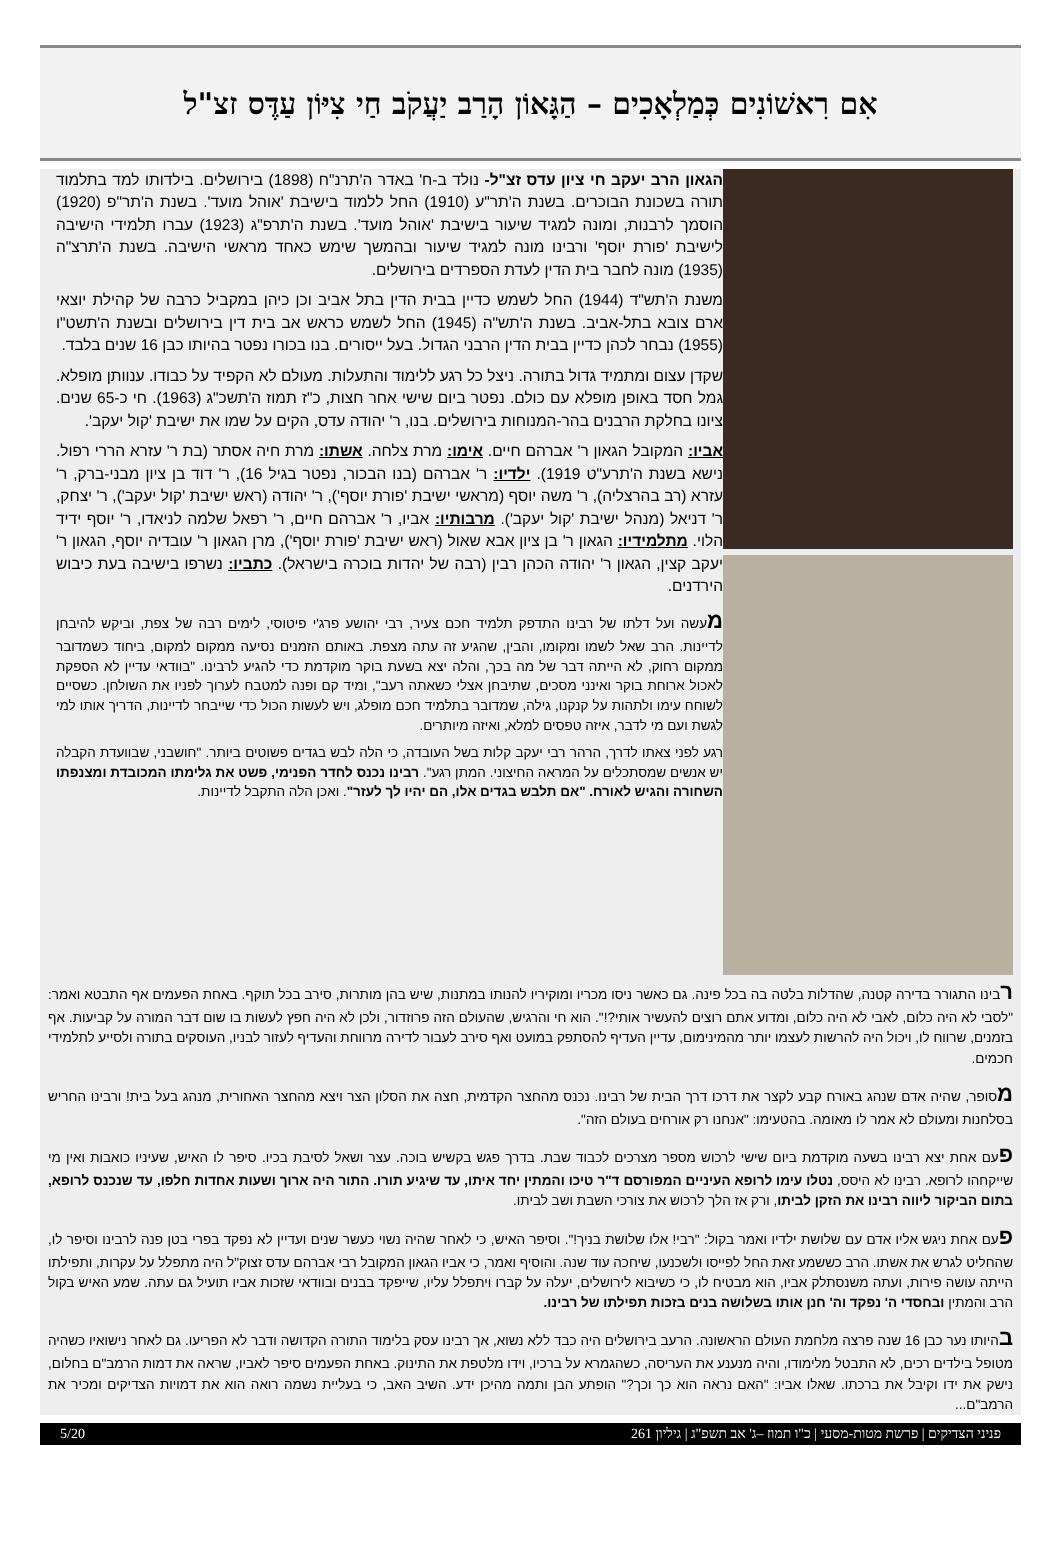אִם רִאשׁוֹנִים כְּמַלְאָכִים – הַגָּאוֹן הָרַב יַעֲקֹב חַי צִיּוֹן עַדֶּס זצ"ל
הגאון הרב יעקב חי ציון עדס זצ"ל- נולד ב-ח' באדר ה'תרנ"ח (1898) בירושלים. בילדותו למד בתלמוד תורה בשכונת הבוכרים. בשנת ה'תר"ע (1910) החל ללמוד בישיבת 'אוהל מועד'. בשנת ה'תר"פ (1920) הוסמך לרבנות, ומונה למגיד שיעור בישיבת 'אוהל מועד'. בשנת ה'תרפ"ג (1923) עברו תלמידי הישיבה לישיבת 'פורת יוסף' ורבינו מונה למגיד שיעור ובהמשך שימש כאחד מראשי הישיבה. בשנת ה'תרצ"ה (1935) מונה לחבר בית הדין לעדת הספרדים בירושלים.
משנת ה'תש"ד (1944) החל לשמש כדיין בבית הדין בתל אביב וכן כיהן במקביל כרבה של קהילת יוצאי ארם צובא בתל-אביב. בשנת ה'תש"ה (1945) החל לשמש כראש אב בית דין בירושלים ובשנת ה'תשט"ו (1955) נבחר לכהן כדיין בבית הדין הרבני הגדול. בעל ייסורים. בנו בכורו נפטר בהיותו כבן 16 שנים בלבד.
שקדן עצום ומתמיד גדול בתורה. ניצל כל רגע ללימוד והתעלות. מעולם לא הקפיד על כבודו. ענוותן מופלא. גמל חסד באופן מופלא עם כולם. נפטר ביום שישי אחר חצות, כ"ז תמוז ה'תשכ"ג (1963). חי כ-65 שנים. ציונו בחלקת הרבנים בהר-המנוחות בירושלים. בנו, ר' יהודה עדס, הקים על שמו את ישיבת 'קול יעקב'.
אביו: המקובל הגאון ר' אברהם חיים. אימו: מרת צלחה. אשתו: מרת חיה אסתר (בת ר' עזרא הררי רפול. נישא בשנת ה'תרע"ט 1919). ילדיו: ר' אברהם (בנו הבכור, נפטר בגיל 16), ר' דוד בן ציון מבני-ברק, ר' עזרא (רב בהרצליה), ר' משה יוסף (מראשי ישיבת 'פורת יוסף'), ר' יהודה (ראש ישיבת 'קול יעקב'), ר' יצחק, ר' דניאל (מנהל ישיבת 'קול יעקב'). מרבותיו: אביו, ר' אברהם חיים, ר' רפאל שלמה לניאדו, ר' יוסף ידיד הלוי. מתלמידיו: הגאון ר' בן ציון אבא שאול (ראש ישיבת 'פורת יוסף'), מרן הגאון ר' עובדיה יוסף, הגאון ר' יעקב קצין, הגאון ר' יהודה הכהן רבין (רבה של יהדות בוכרה בישראל). כתביו: נשרפו בישיבה בעת כיבוש הירדנים.
מעשה ועל דלתו של רבינו התדפק תלמיד חכם צעיר, רבי יהושע פרג'י פיטוסי, לימים רבה של צפת, וביקש להיבחן לדיינות. הרב שאל לשמו ומקומו, והבין, שהגיע זה עתה מצפת. באותם הזמנים נסיעה ממקום למקום, ביחוד כשמדובר ממקום רחוק, לא הייתה דבר של מה בכך, והלה יצא בשעת בוקר מוקדמת כדי להגיע לרבינו. "בוודאי עדיין לא הספקת לאכול ארוחת בוקר ואינני מסכים, שתיבחן אצלי כשאתה רעב", ומיד קם ופנה למטבח לערוך לפניו את השולחן. כשסיים לשוחח עימו ולתהות על קנקנו, גילה, שמדובר בתלמיד חכם מופלג, ויש לעשות הכול כדי שייבחר לדיינות, הדריך אותו למי לגשת ועם מי לדבר, איזה טפסים למלא, ואיזה מיותרים.
רגע לפני צאתו לדרך, הרהר רבי יעקב קלות בשל העובדה, כי הלה לבש בגדים פשוטים ביותר. "חושבני, שבוועדת הקבלה יש אנשים שמסתכלים על המראה החיצוני. המתן רגע". רבינו נכנס לחדר הפנימי, פשט את גלימתו המכובדת ומצנפתו השחורה והגיש לאורח. "אם תלבש בגדים אלו, הם יהיו לך לעזר". ואכן הלה התקבל לדיינות.
רבינו התגורר בדירה קטנה, שהדלות בלטה בה בכל פינה. גם כאשר ניסו מכריו ומוקיריו להנותו במתנות, שיש בהן מותרות, סירב בכל תוקף. באחת הפעמים אף התבטא ואמר: "לסבי לא היה כלום, לאבי לא היה כלום, ומדוע אתם רוצים להעשיר אותי?!". הוא חי והרגיש, שהעולם הזה פרוזדור, ולכן לא היה חפץ לעשות בו שום דבר המורה על קביעות. אף בזמנים, שרווח לו, ויכול היה להרשות לעצמו יותר מהמינימום, עדיין העדיף להסתפק במועט ואף סירב לעבור לדירה מרווחת והעדיף לעזור לבניו, העוסקים בתורה ולסייע לתלמידי חכמים.
מסופר, שהיה אדם שנהג באורח קבע לקצר את דרכו דרך הבית של רבינו. נכנס מהחצר הקדמית, חצה את הסלון הצר ויצא מהחצר האחורית, מנהג בעל בית! ורבינו החריש בסלחנות ומעולם לא אמר לו מאומה. בהטעימו: "אנחנו רק אורחים בעולם הזה".
פעם אחת יצא רבינו בשעה מוקדמת ביום שישי לרכוש מספר מצרכים לכבוד שבת. בדרך פגש בקשיש בוכה. עצר ושאל לסיבת בכיו. סיפר לו האיש, שעיניו כואבות ואין מי שייקחהו לרופא. רבינו לא היסס, נטלו עימו לרופא העיניים המפורסם ד"ר טיכו והמתין יחד איתו, עד שיגיע תורו. התור היה ארוך ושעות אחדות חלפו, עד שנכנס לרופא, בתום הביקור ליווה רבינו את הזקן לביתו, ורק אז הלך לרכוש את צורכי השבת ושב לביתו.
פעם אחת ניגש אליו אדם עם שלושת ילדיו ואמר בקול: "רבי! אלו שלושת בניך!". וסיפר האיש, כי לאחר שהיה נשוי כעשר שנים ועדיין לא נפקד בפרי בטן פנה לרבינו וסיפר לו, שהחליט לגרש את אשתו. הרב כששמע זאת החל לפייסו ולשכנעו, שיחכה עוד שנה. והוסיף ואמר, כי אביו הגאון המקובל רבי אברהם עדס זצוק"ל היה מתפלל על עקרות, ותפילתו הייתה עושה פירות, ועתה משנסתלק אביו, הוא מבטיח לו, כי כשיבוא לירושלים, יעלה על קברו ויתפלל עליו, שייפקד בבנים ובוודאי שזכות אביו תועיל גם עתה. שמע האיש בקול הרב והמתין ובחסדי ה' נפקד וה' חנן אותו בשלושה בנים בזכות תפילתו של רבינו.
בהיותו נער כבן 16 שנה פרצה מלחמת העולם הראשונה. הרעב בירושלים היה כבד ללא נשוא, אך רבינו עסק בלימוד התורה הקדושה ודבר לא הפריעו. גם לאחר נישואיו כשהיה מטופל בילדים רכים, לא התבטל מלימודו, והיה מנענע את העריסה, כשהגמרא על ברכיו, וידו מלטפת את התינוק. באחת הפעמים סיפר לאביו, שראה את דמות הרמב"ם בחלום, נישק את ידו וקיבל את ברכתו. שאלו אביו: "האם נראה הוא כך וכך?" הופתע הבן ותמה מהיכן ידע. השיב האב, כי בעליית נשמה רואה הוא את דמויות הצדיקים ומכיר את הרמב"ם...
פניני הצדיקים | פרשת מטות-מסעי | כ"ו תמוז –ג' אב תשפ"ג | גיליון 261 5/20